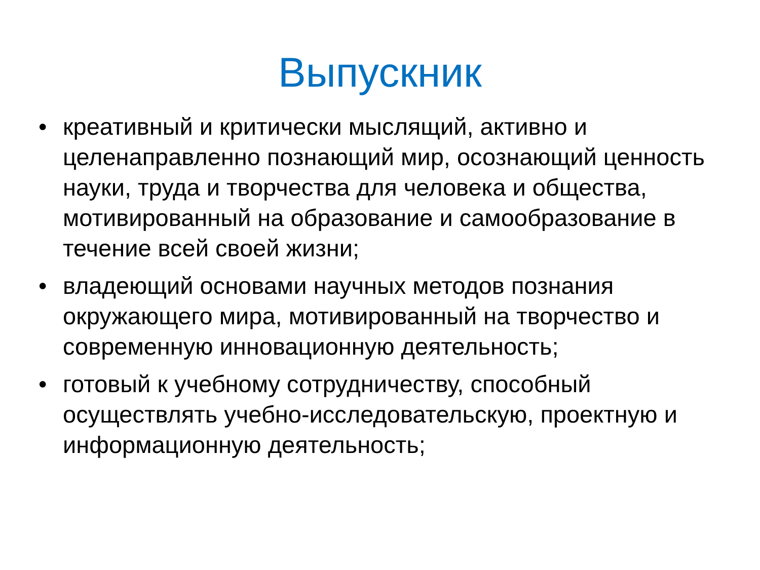Выпускник
• креативный и критически мыслящий, активно и целенаправленно познающий мир, осознающий ценность науки, труда и творчества для человека и общества, мотивированный на образование и самообразование в течение всей своей жизни;
• владеющий основами научных методов познания окружающего мира, мотивированный на творчество и современную инновационную деятельность;
• готовый к учебному сотрудничеству, способный осуществлять учебно-исследовательскую, проектную и информационную деятельность;